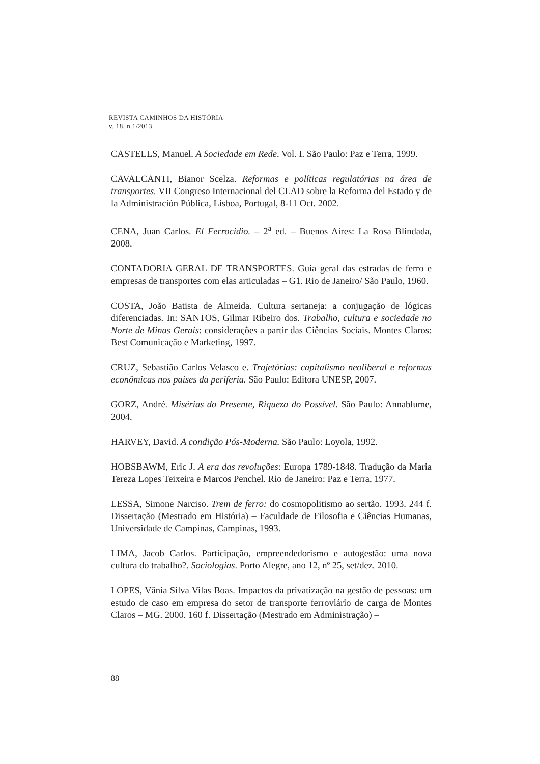REVISTA CAMINHOS DA HISTÓRIA
v. 18, n.1/2013
CASTELLS, Manuel. A Sociedade em Rede. Vol. I. São Paulo: Paz e Terra, 1999.
CAVALCANTI, Bianor Scelza. Reformas e políticas regulatórias na área de transportes. VII Congreso Internacional del CLAD sobre la Reforma del Estado y de la Administración Pública, Lisboa, Portugal, 8-11 Oct. 2002.
CENA, Juan Carlos. El Ferrocidio. – 2<sup>a</sup> ed. – Buenos Aires: La Rosa Blindada, 2008.
CONTADORIA GERAL DE TRANSPORTES. Guia geral das estradas de ferro e empresas de transportes com elas articuladas – G1. Rio de Janeiro/ São Paulo, 1960.
COSTA, João Batista de Almeida. Cultura sertaneja: a conjugação de lógicas diferenciadas. In: SANTOS, Gilmar Ribeiro dos. Trabalho, cultura e sociedade no Norte de Minas Gerais: considerações a partir das Ciências Sociais. Montes Claros: Best Comunicação e Marketing, 1997.
CRUZ, Sebastião Carlos Velasco e. Trajetórias: capitalismo neoliberal e reformas econômicas nos países da periferia. São Paulo: Editora UNESP, 2007.
GORZ, André. Misérias do Presente, Riqueza do Possível. São Paulo: Annablume, 2004.
HARVEY, David. A condição Pós-Moderna. São Paulo: Loyola, 1992.
HOBSBAWM, Eric J. A era das revoluções: Europa 1789-1848. Tradução da Maria Tereza Lopes Teixeira e Marcos Penchel. Rio de Janeiro: Paz e Terra, 1977.
LESSA, Simone Narciso. Trem de ferro: do cosmopolitismo ao sertão. 1993. 244 f. Dissertação (Mestrado em História) – Faculdade de Filosofia e Ciências Humanas, Universidade de Campinas, Campinas, 1993.
LIMA, Jacob Carlos. Participação, empreendedorismo e autogestão: uma nova cultura do trabalho?. Sociologias. Porto Alegre, ano 12, nº 25, set/dez. 2010.
LOPES, Vânia Silva Vilas Boas. Impactos da privatização na gestão de pessoas: um estudo de caso em empresa do setor de transporte ferroviário de carga de Montes Claros – MG. 2000. 160 f. Dissertação (Mestrado em Administração) –
88